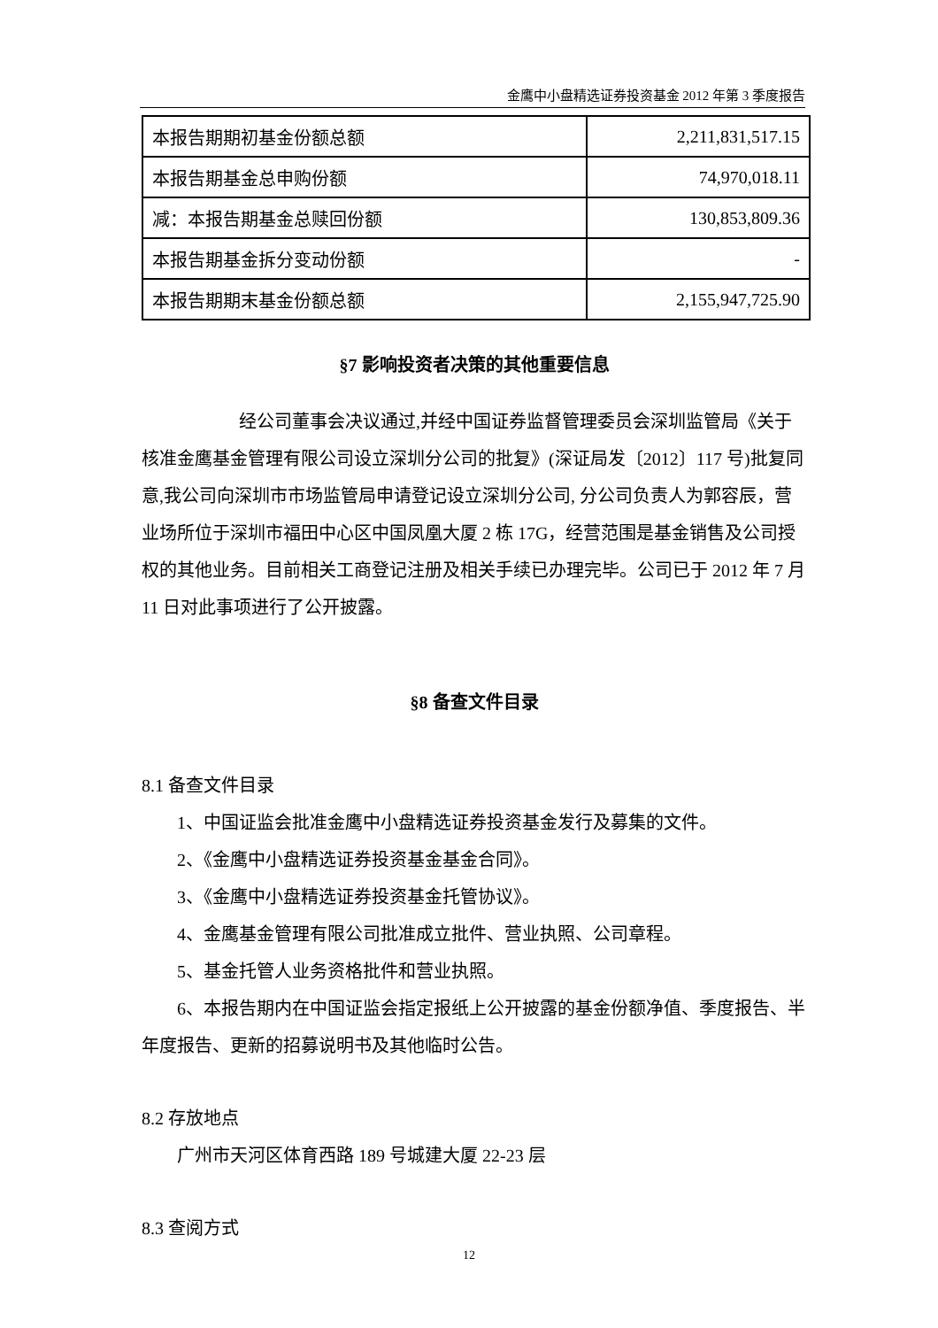金鹰中小盘精选证券投资基金 2012 年第 3 季度报告
| 本报告期期初基金份额总额 | 2,211,831,517.15 |
| 本报告期基金总申购份额 | 74,970,018.11 |
| 减：本报告期基金总赎回份额 | 130,853,809.36 |
| 本报告期基金拆分变动份额 | - |
| 本报告期期末基金份额总额 | 2,155,947,725.90 |
§7 影响投资者决策的其他重要信息
经公司董事会决议通过,并经中国证券监督管理委员会深圳监管局《关于核准金鹰基金管理有限公司设立深圳分公司的批复》(深证局发〔2012〕117 号)批复同意,我公司向深圳市市场监管局申请登记设立深圳分公司, 分公司负责人为郭容辰，营业场所位于深圳市福田中心区中国凤凰大厦 2 栋 17G，经营范围是基金销售及公司授权的其他业务。目前相关工商登记注册及相关手续已办理完毕。公司已于 2012 年 7 月 11 日对此事项进行了公开披露。
§8 备查文件目录
8.1 备查文件目录
1、中国证监会批准金鹰中小盘精选证券投资基金发行及募集的文件。
2、《金鹰中小盘精选证券投资基金基金合同》。
3、《金鹰中小盘精选证券投资基金托管协议》。
4、金鹰基金管理有限公司批准成立批件、营业执照、公司章程。
5、基金托管人业务资格批件和营业执照。
6、本报告期内在中国证监会指定报纸上公开披露的基金份额净值、季度报告、半年度报告、更新的招募说明书及其他临时公告。
8.2 存放地点
广州市天河区体育西路 189 号城建大厦 22-23 层
8.3 查阅方式
12